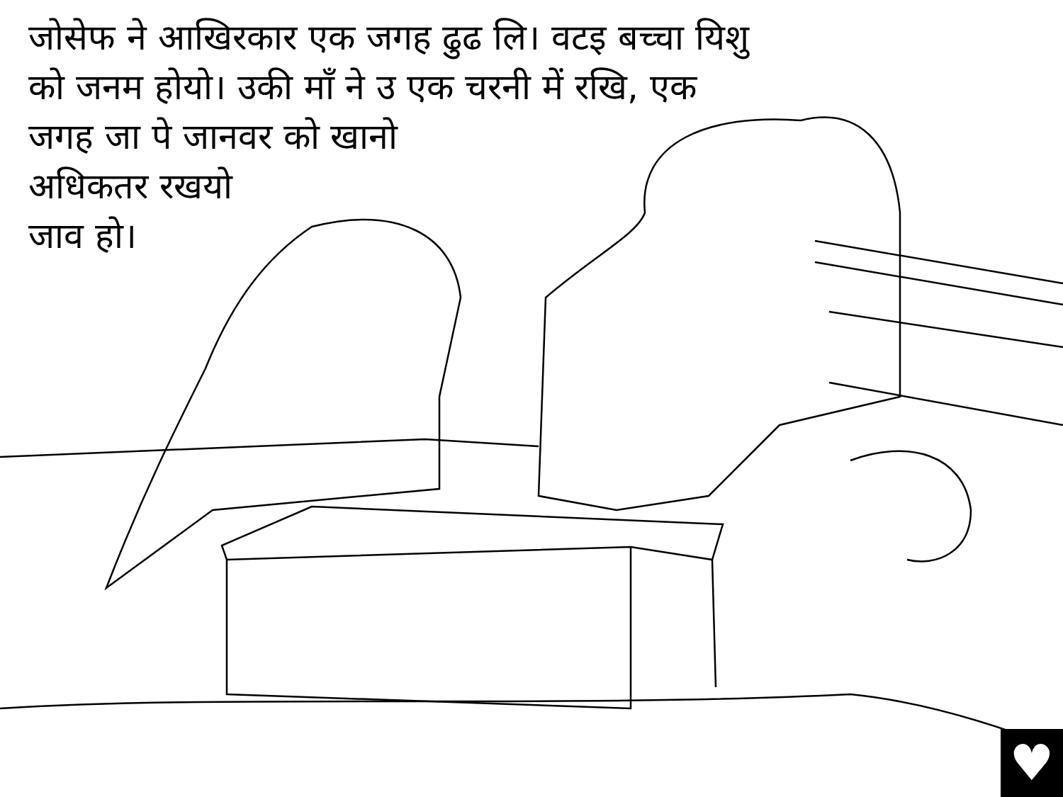जोसेफ ने आखिरकार एक जगह ढुढ लि। वटइ बच्चा यिशु
को जनम होयो। उकी माँ ने उ एक चरनी में रखि, एक
जगह जा पे जानवर को खानो
अधिकतर रखयो
जाव हो।
♥